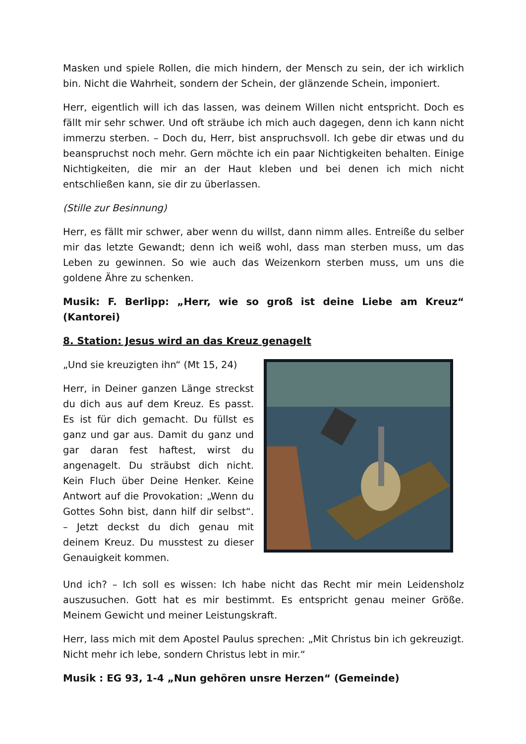Masken und spiele Rollen, die mich hindern, der Mensch zu sein, der ich wirklich bin. Nicht die Wahrheit, sondern der Schein, der glänzende Schein, imponiert.
Herr, eigentlich will ich das lassen, was deinem Willen nicht entspricht. Doch es fällt mir sehr schwer. Und oft sträube ich mich auch dagegen, denn ich kann nicht immerzu sterben. – Doch du, Herr, bist anspruchsvoll. Ich gebe dir etwas und du beanspruchst noch mehr. Gern möchte ich ein paar Nichtigkeiten behalten. Einige Nichtigkeiten, die mir an der Haut kleben und bei denen ich mich nicht entschließen kann, sie dir zu überlassen.
(Stille zur Besinnung)
Herr, es fällt mir schwer, aber wenn du willst, dann nimm alles. Entreiße du selber mir das letzte Gewandt; denn ich weiß wohl, dass man sterben muss, um das Leben zu gewinnen. So wie auch das Weizenkorn sterben muss, um uns die goldene Ähre zu schenken.
Musik: F. Berlipp: „Herr, wie so groß ist deine Liebe am Kreuz“ (Kantorei)
8. Station: Jesus wird an das Kreuz genagelt
„Und sie kreuzigten ihn“ (Mt 15, 24)
Herr, in Deiner ganzen Länge streckst du dich aus auf dem Kreuz. Es passt. Es ist für dich gemacht. Du füllst es ganz und gar aus. Damit du ganz und gar daran fest haftest, wirst du angenagelt. Du sträubst dich nicht. Kein Fluch über Deine Henker. Keine Antwort auf die Provokation: „Wenn du Gottes Sohn bist, dann hilf dir selbst“. – Jetzt deckst du dich genau mit deinem Kreuz. Du musstest zu dieser Genauigkeit kommen.
Und ich? – Ich soll es wissen: Ich habe nicht das Recht mir mein Leidensholz auszusuchen. Gott hat es mir bestimmt. Es entspricht genau meiner Größe. Meinem Gewicht und meiner Leistungskraft.
Herr, lass mich mit dem Apostel Paulus sprechen: „Mit Christus bin ich gekreuzigt. Nicht mehr ich lebe, sondern Christus lebt in mir.“
Musik : EG 93, 1-4 „Nun gehören unsre Herzen“ (Gemeinde)